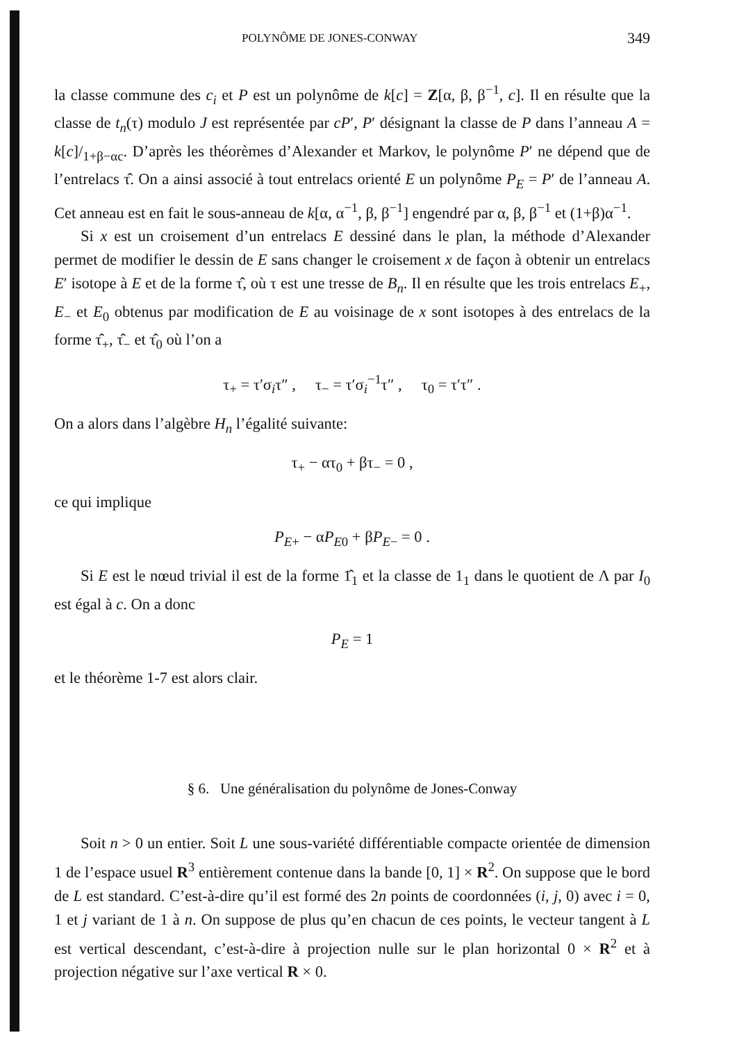POLYNÔME DE JONES-CONWAY 349
la classe commune des c<sub>i</sub> et P est un polynôme de k[c] = Z[α, β, β<sup>−1</sup>, c]. Il en résulte que la classe de t<sub>n</sub>(τ) modulo J est représentée par cP′, P′ désignant la classe de P dans l’anneau A = k[c]/<sub>1+β−αc</sub>. D’après les théorèmes d’Alexander et Markov, le polynôme P′ ne dépend que de l’entrelacs τ̂. On a ainsi associé à tout entrelacs orienté E un polynôme P<sub>E</sub> = P′ de l’anneau A. Cet anneau est en fait le sous-anneau de k[α, α<sup>−1</sup>, β, β<sup>−1</sup>] engendré par α, β, β<sup>−1</sup> et (1+β)α<sup>−1</sup>.
Si x est un croisement d’un entrelacs E dessiné dans le plan, la méthode d’Alexander permet de modifier le dessin de E sans changer le croisement x de façon à obtenir un entrelacs E′ isotope à E et de la forme τ̂, où τ est une tresse de B<sub>n</sub>. Il en résulte que les trois entrelacs E<sub>+</sub>, E<sub>−</sub> et E<sub>0</sub> obtenus par modification de E au voisinage de x sont isotopes à des entrelacs de la forme τ̂<sub>+</sub>, τ̂<sub>−</sub> et τ̂<sub>0</sub> où l’on a
τ<sub>+</sub> = τ′σ<sub>i</sub>τ″ , τ<sub>−</sub> = τ′σ<sub>i</sub><sup>−1</sup>τ″ , τ<sub>0</sub> = τ′τ″ .
On a alors dans l’algèbre H<sub>n</sub> l’égalité suivante:
τ<sub>+</sub> − ατ<sub>0</sub> + βτ<sub>−</sub> = 0 ,
ce qui implique
P<sub>E+</sub> − αP<sub>E0</sub> + βP<sub>E−</sub> = 0 .
Si E est le nœud trivial il est de la forme 1̂<sub>1</sub> et la classe de 1<sub>1</sub> dans le quotient de Λ par I<sub>0</sub> est égal à c. On a donc
P<sub>E</sub> = 1
et le théorème 1-7 est alors clair.
§ 6. Une généralisation du polynôme de Jones-Conway
Soit n > 0 un entier. Soit L une sous-variété différentiable compacte orientée de dimension 1 de l’espace usuel R<sup>3</sup> entièrement contenue dans la bande [0, 1] × R<sup>2</sup>. On suppose que le bord de L est standard. C’est-à-dire qu’il est formé des 2n points de coordonnées (i, j, 0) avec i = 0, 1 et j variant de 1 à n. On suppose de plus qu’en chacun de ces points, le vecteur tangent à L est vertical descendant, c’est-à-dire à projection nulle sur le plan horizontal 0 × R<sup>2</sup> et à projection négative sur l’axe vertical R × 0.